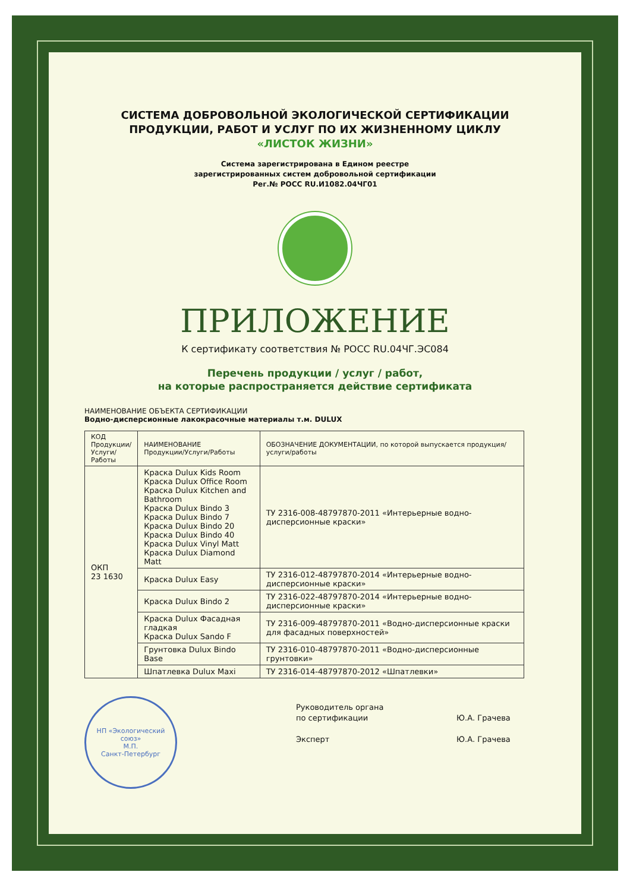СИСТЕМА ДОБРОВОЛЬНОЙ ЭКОЛОГИЧЕСКОЙ СЕРТИФИКАЦИИ
ПРОДУКЦИИ, РАБОТ И УСЛУГ ПО ИХ ЖИЗНЕННОМУ ЦИКЛУ
«ЛИСТОК ЖИЗНИ»
Система зарегистрирована в Едином реестре
зарегистрированных систем добровольной сертификации
Рег.№ РОСС RU.И1082.04ЧГ01
ПРИЛОЖЕНИЕ
К сертификату соответствия № РОСС RU.04ЧГ.ЭС084
Перечень продукции / услуг / работ,
на которые распространяется действие сертификата
НАИМЕНОВАНИЕ ОБЪЕКТА СЕРТИФИКАЦИИ
Водно-дисперсионные лакокрасочные материалы т.м. DULUX
| КОД Продукции/ Услуги/ Работы | НАИМЕНОВАНИЕ Продукции/Услуги/Работы | ОБОЗНАЧЕНИЕ ДОКУМЕНТАЦИИ, по которой выпускается продукция/услуги/работы |
| --- | --- | --- |
| ОКП 23 1630 | Краска Dulux Kids Room Краска Dulux Office Room Краска Dulux Kitchen and Bathroom Краска Dulux Bindo 3 Краска Dulux Bindo 7 Краска Dulux Bindo 20 Краска Dulux Bindo 40 Краска Dulux Vinyl Matt Краска Dulux Diamond Matt | ТУ 2316-008-48797870-2011 «Интерьерные водно-дисперсионные краски» |
| | Краска Dulux Easy | ТУ 2316-012-48797870-2014 «Интерьерные водно-дисперсионные краски» |
| | Краска Dulux Bindo 2 | ТУ 2316-022-48797870-2014 «Интерьерные водно-дисперсионные краски» |
| | Краска Dulux Фасадная гладкая Краска Dulux Sando F | ТУ 2316-009-48797870-2011 «Водно-дисперсионные краски для фасадных поверхностей» |
| | Грунтовка Dulux Bindo Base | ТУ 2316-010-48797870-2011 «Водно-дисперсионные грунтовки» |
| | Шпатлевка Dulux Maxi | ТУ 2316-014-48797870-2012 «Шпатлевки» |
НП «Экологический союз»
М.П.
Санкт-Петербург
Руководитель органа
по сертификации
Эксперт
Ю.А. Грачева
Ю.А. Грачева